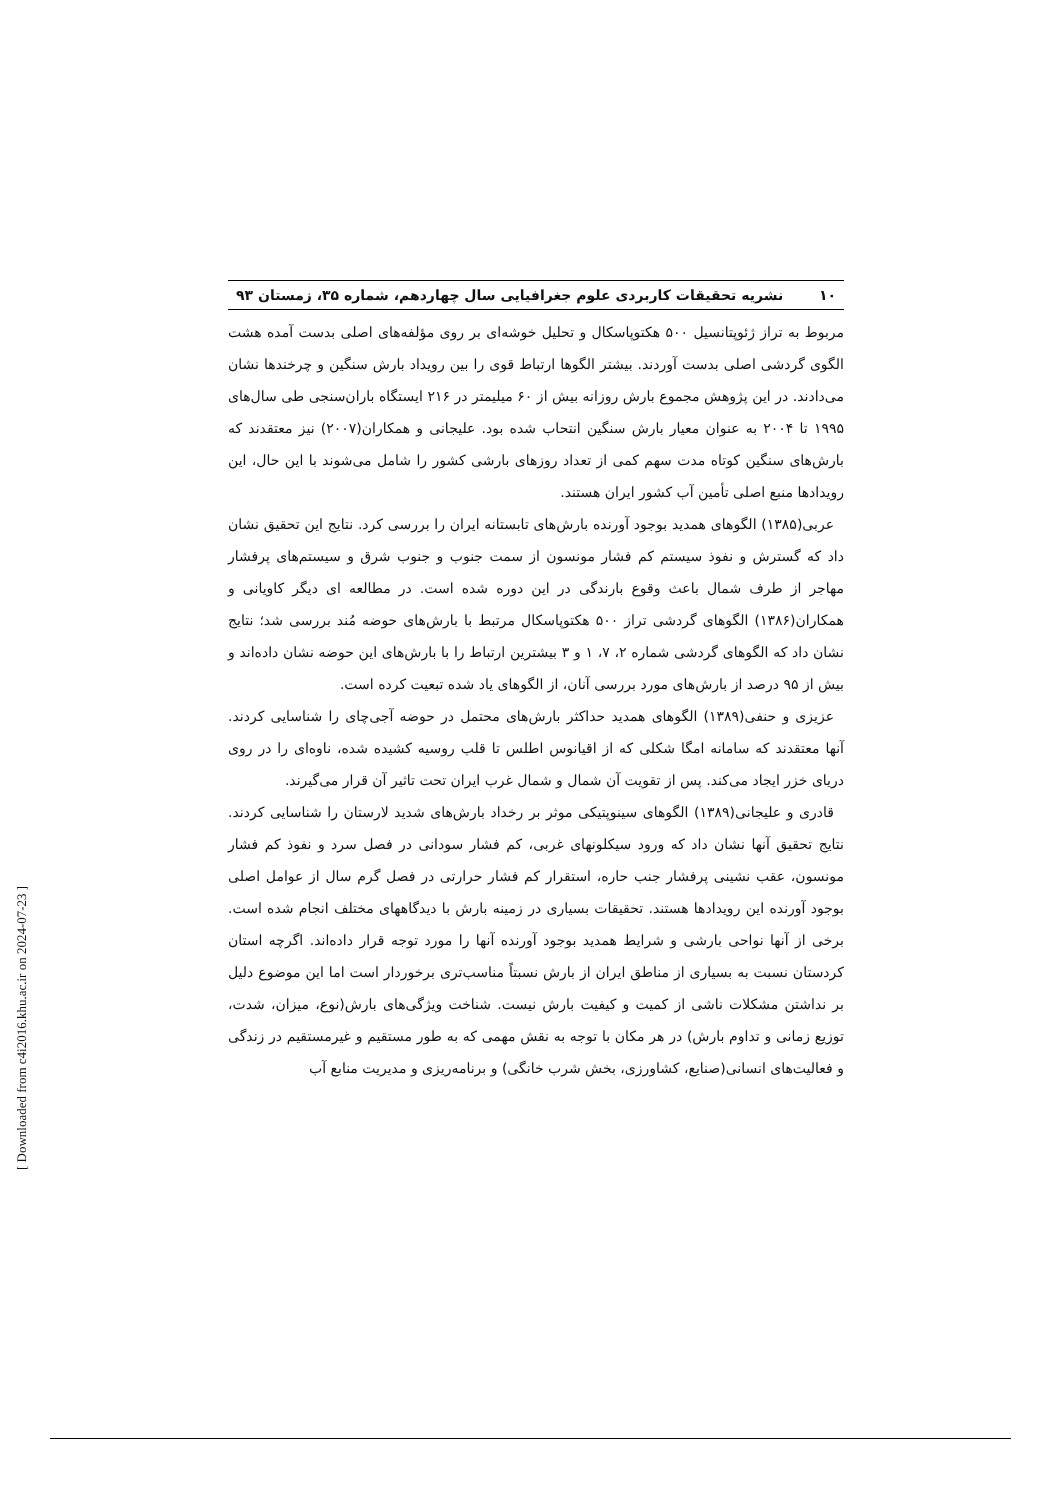۱۰ نشریه تحقیقات کاربردی علوم جغرافیایی سال چهاردهم، شماره ۳۵، زمستان ۹۳
مربوط به تراز ژئوپتانسیل ۵۰۰ هکتوپاسکال و تحلیل خوشه‌ای بر روی مؤلفه‌های اصلی بدست آمده هشت الگوی گردشی اصلی بدست آوردند. بیشتر الگوها ارتباط قوی را بین رویداد بارش سنگین و چرخندها نشان می‌دادند. در این پژوهش مجموع بارش روزانه بیش از ۶۰ میلیمتر در ۲۱۶ ایستگاه باران‌سنجی طی سال‌های ۱۹۹۵ تا ۲۰۰۴ به عنوان معیار بارش سنگین انتحاب شده بود. علیجانی و همکاران(۲۰۰۷) نیز معتقدند که بارش‌های سنگین کوتاه مدت سهم کمی از تعداد روزهای بارشی کشور را شامل می‌شوند با این حال، این رویدادها منبع اصلی تأمین آب کشور ایران هستند.
عربی(۱۳۸۵) الگوهای همدید بوجود آورنده بارش‌های تابستانه ایران را بررسی کرد. نتایج این تحقیق نشان داد که گسترش و نفوذ سیستم کم فشار مونسون از سمت جنوب و جنوب شرق و سیستم‌های پرفشار مهاجر از طرف شمال باعث وقوع بارندگی در این دوره شده است. در مطالعه ای دیگر کاویانی و همکاران(۱۳۸۶) الگوهای گردشی تراز ۵۰۰ هکتوپاسکال مرتبط با بارش‌های حوضه مُند بررسی شد؛ نتایج نشان داد که الگوهای گردشی شماره ۲، ۷، ۱ و ۳ بیشترین ارتباط را با بارش‌های این حوضه نشان داده‌اند و بیش از ۹۵ درصد از بارش‌های مورد بررسی آنان، از الگوهای یاد شده تبعیت کرده است.
عزیزی و حنفی(۱۳۸۹) الگوهای همدید حداکثر بارش‌های محتمل در حوضه آجی‌چای را شناسایی کردند. آنها معتقدند که سامانه امگا شکلی که از اقیانوس اطلس تا قلب روسیه کشیده شده، ناوه‌ای را در روی دریای خزر ایجاد می‌کند. پس از تقویت آن شمال و شمال غرب ایران تحت تاثیر آن قرار می‌گیرند.
قادری و علیجانی(۱۳۸۹) الگوهای سینوپتیکی موثر بر رخداد بارش‌های شدید لارستان را شناسایی کردند. نتایج تحقیق آنها نشان داد که ورود سیکلونهای غربی، کم فشار سودانی در فصل سرد و نفوذ کم فشار مونسون، عقب نشینی پرفشار جنب حاره، استقرار کم فشار حرارتی در فصل گرم سال از عوامل اصلی بوجود آورنده این رویدادها هستند. تحقیقات بسیاری در زمینه بارش با دیدگاههای مختلف انجام شده است. برخی از آنها نواحی بارشی و شرایط همدید بوجود آورنده آنها را مورد توجه قرار داده‌اند. اگرچه استان کردستان نسبت به بسیاری از مناطق ایران از بارش نسبتاً مناسب‌تری برخوردار است اما این موضوع دلیل بر نداشتن مشکلات ناشی از کمیت و کیفیت بارش نیست. شناخت ویژگی‌های بارش(نوع، میزان، شدت، توزیع زمانی و تداوم بارش) در هر مکان با توجه به نقش مهمی که به طور مستقیم و غیرمستقیم در زندگی و فعالیت‌های انسانی(صنایع، کشاورزی، بخش شرب خانگی) و برنامه‌ریزی و مدیریت منابع آب
[ Downloaded from c4i2016.khu.ac.ir on 2024-07-23 ]